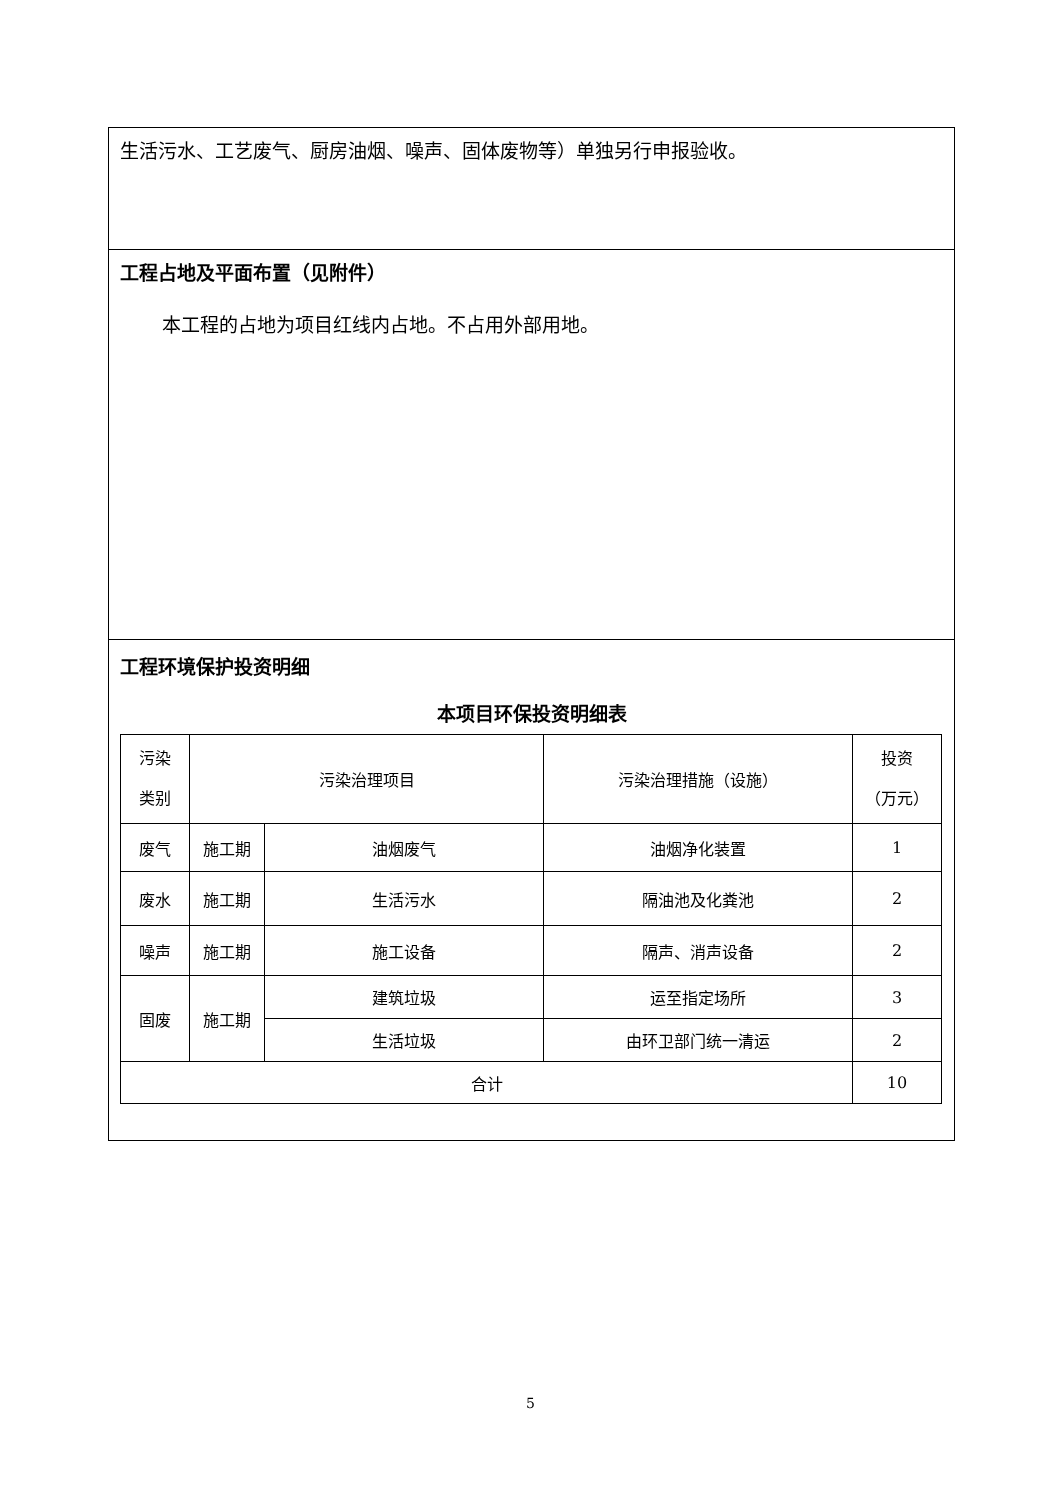生活污水、工艺废气、厨房油烟、噪声、固体废物等）单独另行申报验收。
工程占地及平面布置（见附件）
本工程的占地为项目红线内占地。不占用外部用地。
工程环境保护投资明细
本项目环保投资明细表
| 污染 类别 | 污染治理项目 | | 污染治理措施（设施） | 投资 （万元） |
| 废气 | 施工期 | 油烟废气 | 油烟净化装置 | 1 |
| 废水 | 施工期 | 生活污水 | 隔油池及化粪池 | 2 |
| 噪声 | 施工期 | 施工设备 | 隔声、消声设备 | 2 |
| 固废 | 施工期 | 建筑垃圾 | 运至指定场所 | 3 |
| | | 生活垃圾 | 由环卫部门统一清运 | 2 |
| 合计 | | | | 10 |
5